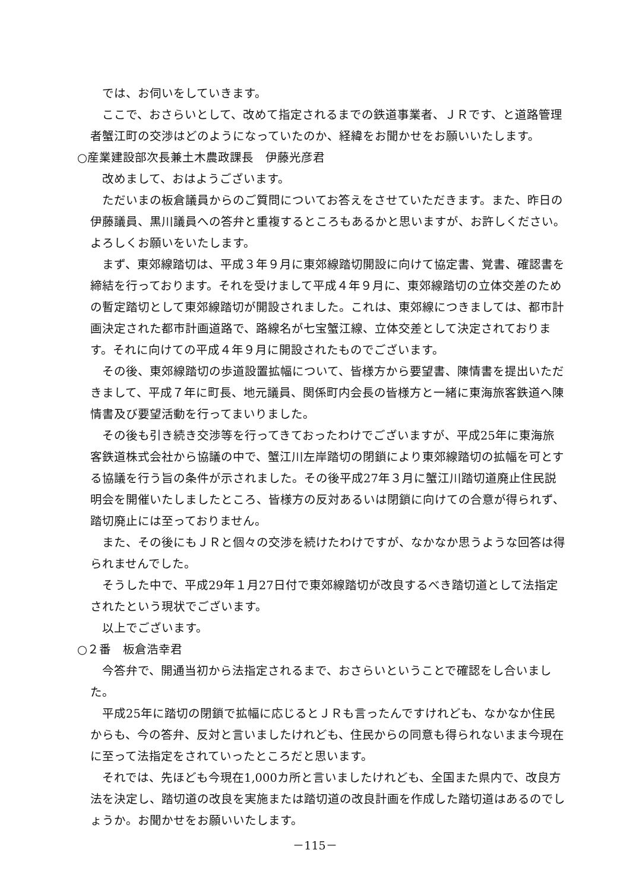では、お伺いをしていきます。
ここで、おさらいとして、改めて指定されるまでの鉄道事業者、ＪＲです、と道路管理者蟹江町の交渉はどのようになっていたのか、経緯をお聞かせをお願いいたします。
○産業建設部次長兼土木農政課長　伊藤光彦君
改めまして、おはようございます。
ただいまの板倉議員からのご質問についてお答えをさせていただきます。また、昨日の伊藤議員、黒川議員への答弁と重複するところもあるかと思いますが、お許しください。よろしくお願いをいたします。
まず、東郊線踏切は、平成３年９月に東郊線踏切開設に向けて協定書、覚書、確認書を締結を行っております。それを受けまして平成４年９月に、東郊線踏切の立体交差のための暫定踏切として東郊線踏切が開設されました。これは、東郊線につきましては、都市計画決定された都市計画道路で、路線名が七宝蟹江線、立体交差として決定されております。それに向けての平成４年９月に開設されたものでございます。
その後、東郊線踏切の歩道設置拡幅について、皆様方から要望書、陳情書を提出いただきまして、平成７年に町長、地元議員、関係町内会長の皆様方と一緒に東海旅客鉄道へ陳情書及び要望活動を行ってまいりました。
その後も引き続き交渉等を行ってきておったわけでございますが、平成25年に東海旅客鉄道株式会社から協議の中で、蟹江川左岸踏切の閉鎖により東郊線踏切の拡幅を可とする協議を行う旨の条件が示されました。その後平成27年３月に蟹江川踏切道廃止住民説明会を開催いたしましたところ、皆様方の反対あるいは閉鎖に向けての合意が得られず、踏切廃止には至っておりません。
また、その後にもＪＲと個々の交渉を続けたわけですが、なかなか思うような回答は得られませんでした。
そうした中で、平成29年１月27日付で東郊線踏切が改良するべき踏切道として法指定されたという現状でございます。
以上でございます。
○２番　板倉浩幸君
今答弁で、開通当初から法指定されるまで、おさらいということで確認をし合いました。
平成25年に踏切の閉鎖で拡幅に応じるとＪＲも言ったんですけれども、なかなか住民からも、今の答弁、反対と言いましたけれども、住民からの同意も得られないまま今現在に至って法指定をされていったところだと思います。
それでは、先ほども今現在1,000カ所と言いましたけれども、全国また県内で、改良方法を決定し、踏切道の改良を実施または踏切道の改良計画を作成した踏切道はあるのでしょうか。お聞かせをお願いいたします。
－115－